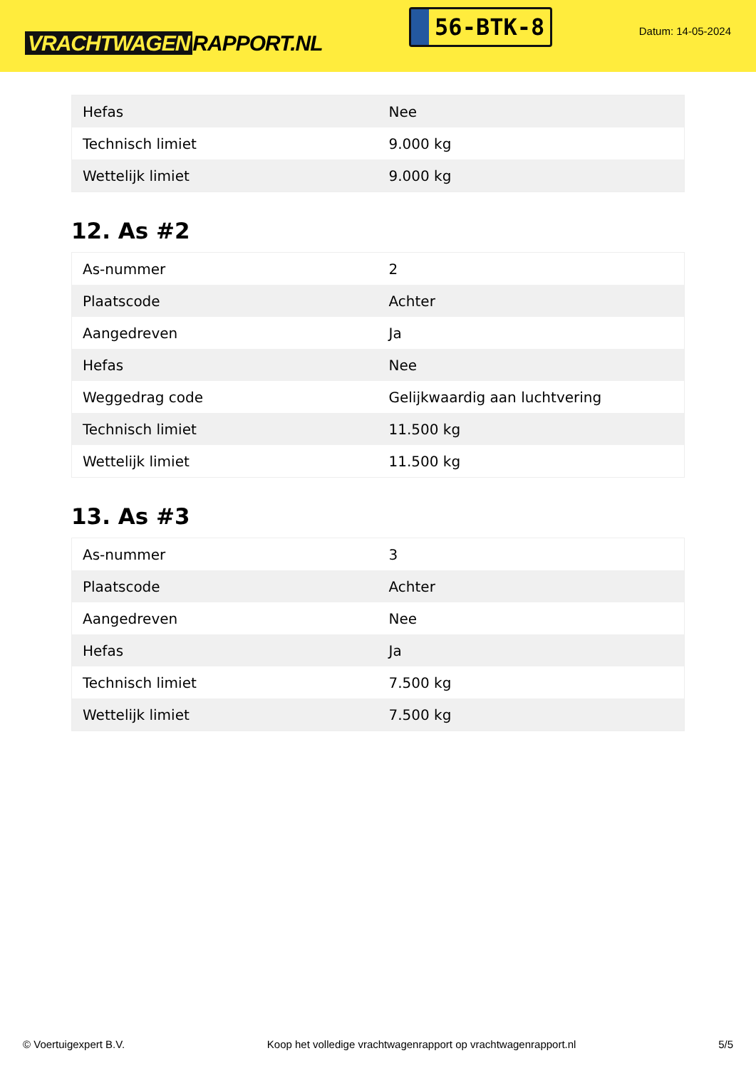VRACHTWAGEN RAPPORT.NL
56-BTK-8
Datum: 14-05-2024
| Hefas | Nee |
| Technisch limiet | 9.000 kg |
| Wettelijk limiet | 9.000 kg |
12. As #2
| As-nummer | 2 |
| Plaatscode | Achter |
| Aangedreven | Ja |
| Hefas | Nee |
| Weggedrag code | Gelijkwaardig aan luchtvering |
| Technisch limiet | 11.500 kg |
| Wettelijk limiet | 11.500 kg |
13. As #3
| As-nummer | 3 |
| Plaatscode | Achter |
| Aangedreven | Nee |
| Hefas | Ja |
| Technisch limiet | 7.500 kg |
| Wettelijk limiet | 7.500 kg |
© Voertuigexpert B.V. Koop het volledige vrachtwagenrapport op vrachtwagenrapport.nl 5/5